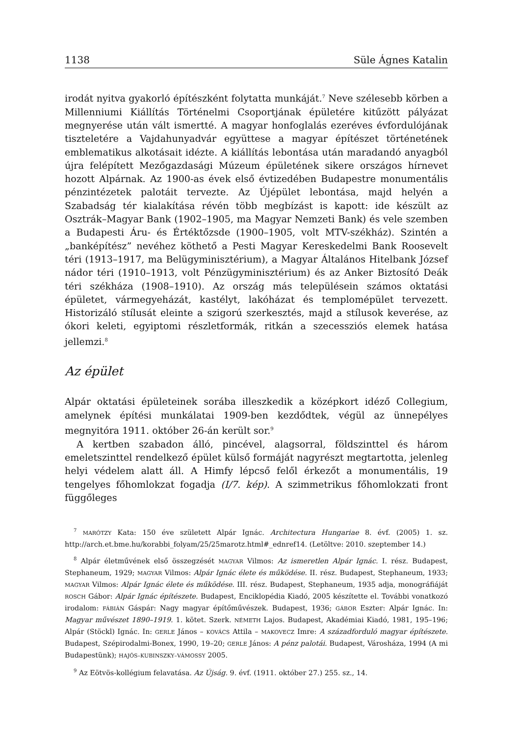1138 Süle Ágnes Katalin
irodát nyitva gyakorló építészként folytatta munkáját.<sup>7</sup> Neve szélesebb körben a Millenniumi Kiállítás Történelmi Csoportjának épületére kitűzött pályázat megnyerése után vált ismertté. A magyar honfoglalás ezeréves évfordulójának tiszteletére a Vajdahunyadvár együttese a magyar építészet történetének emblematikus alkotásait idézte. A kiállítás lebontása után maradandó anyagból újra felépített Mezőgazdasági Múzeum épületének sikere országos hírnevet hozott Alpárnak. Az 1900-as évek első évtizedében Budapestre monumentális pénzintézetek palotáit tervezte. Az Újépület lebontása, majd helyén a Szabadság tér kialakítása révén több megbízást is kapott: ide készült az Osztrák–Magyar Bank (1902–1905, ma Magyar Nemzeti Bank) és vele szemben a Budapesti Áru- és Értéktőzsde (1900–1905, volt MTV-székház). Szintén a „banképítész” nevéhez köthető a Pesti Magyar Kereskedelmi Bank Roosevelt téri (1913–1917, ma Belügyminisztérium), a Magyar Általános Hitelbank József nádor téri (1910–1913, volt Pénzügyminisztérium) és az Anker Biztosító Deák téri székháza (1908–1910). Az ország más településein számos oktatási épületet, vármegyeházát, kastélyt, lakóházat és templomépület tervezett. Historizáló stílusát eleinte a szigorú szerkesztés, majd a stílusok keverése, az ókori keleti, egyiptomi részletformák, ritkán a szecessziós elemek hatása jellemzi.<sup>8</sup>
Az épület
Alpár oktatási épületeinek sorába illeszkedik a középkort idéző Collegium, amelynek építési munkálatai 1909-ben kezdődtek, végül az ünnepélyes megnyitóra 1911. október 26-án került sor.<sup>9</sup>
A kertben szabadon álló, pincével, alagsorral, földszinttel és három emeletszinttel rendelkező épület külső formáját nagyrészt megtartotta, jelenleg helyi védelem alatt áll. A Himfy lépcső felől érkezőt a monumentális, 19 tengelyes főhomlokzat fogadja (I/7. kép). A szimmetrikus főhomlokzati front függőleges
<sup>7</sup> MARÓTZY Kata: 150 éve született Alpár Ignác. Architectura Hungariae 8. évf. (2005) 1. sz. http://arch.et.bme.hu/korabbi_folyam/25/25marotz.html#_ednref14. (Letöltve: 2010. szeptember 14.)
<sup>8</sup> Alpár életművének első összegzését MAGYAR Vilmos: Az ismeretlen Alpár Ignác. I. rész. Budapest, Stephaneum, 1929; MAGYAR Vilmos: Alpár Ignác élete és működése. II. rész. Budapest, Stephaneum, 1933; MAGYAR Vilmos: Alpár Ignác élete és működése. III. rész. Budapest, Stephaneum, 1935 adja, monográfiáját ROSCH Gábor: Alpár Ignác építészete. Budapest, Enciklopédia Kiadó, 2005 készítette el. További vonatkozó irodalom: FÁBIÁN Gáspár: Nagy magyar építőművészek. Budapest, 1936; GÁBOR Eszter: Alpár Ignác. In: Magyar művészet 1890–1919. 1. kötet. Szerk. NÉMETH Lajos. Budapest, Akadémiai Kiadó, 1981, 195–196; Alpár (Stöckl) Ignác. In: GERLE János – KOVÁCS Attila – MAKOVECZ Imre: A századforduló magyar építészete. Budapest, Szépirodalmi-Bonex, 1990, 19–20; GERLE János: A pénz palotái. Budapest, Városháza, 1994 (A mi Budapestünk); HAJÓS–KUBINSZKY–VÁMOSSY 2005.
<sup>9</sup> Az Eötvös-kollégium felavatása. Az Újság. 9. évf. (1911. október 27.) 255. sz., 14.